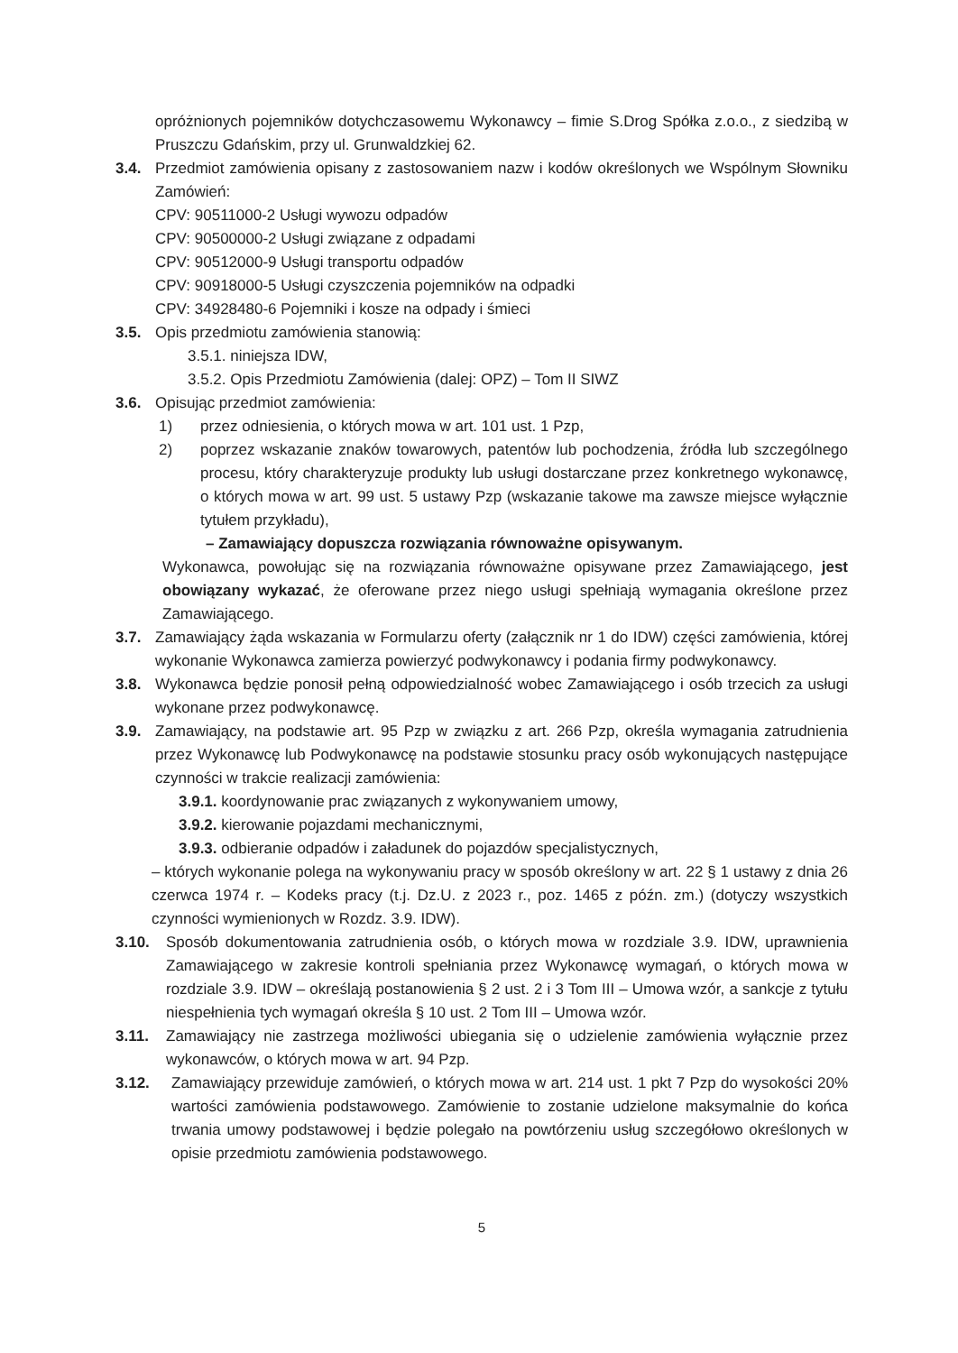opróżnionych pojemników dotychczasowemu Wykonawcy – fimie S.Drog Spółka z.o.o., z siedzibą w Pruszczu Gdańskim, przy ul. Grunwaldzkiej 62.
3.4. Przedmiot zamówienia opisany z zastosowaniem nazw i kodów określonych we Wspólnym Słowniku Zamówień:
CPV: 90511000-2 Usługi wywozu odpadów
CPV: 90500000-2 Usługi związane z odpadami
CPV: 90512000-9 Usługi transportu odpadów
CPV: 90918000-5 Usługi czyszczenia pojemników na odpadki
CPV: 34928480-6 Pojemniki i kosze na odpady i śmieci
3.5. Opis przedmiotu zamówienia stanowią:
3.5.1. niniejsza IDW,
3.5.2. Opis Przedmiotu Zamówienia (dalej: OPZ) – Tom II SIWZ
3.6. Opisując przedmiot zamówienia:
1) przez odniesienia, o których mowa w art. 101 ust. 1 Pzp,
2) poprzez wskazanie znaków towarowych, patentów lub pochodzenia, źródła lub szczególnego procesu, który charakteryzuje produkty lub usługi dostarczane przez konkretnego wykonawcę, o których mowa w art. 99 ust. 5 ustawy Pzp (wskazanie takowe ma zawsze miejsce wyłącznie tytułem przykładu),
– Zamawiający dopuszcza rozwiązania równoważne opisywanym.
Wykonawca, powołując się na rozwiązania równoważne opisywane przez Zamawiającego, jest obowiązany wykazać, że oferowane przez niego usługi spełniają wymagania określone przez Zamawiającego.
3.7. Zamawiający żąda wskazania w Formularzu oferty (załącznik nr 1 do IDW) części zamówienia, której wykonanie Wykonawca zamierza powierzyć podwykonawcy i podania firmy podwykonawcy.
3.8. Wykonawca będzie ponosił pełną odpowiedzialność wobec Zamawiającego i osób trzecich za usługi wykonane przez podwykonawcę.
3.9. Zamawiający, na podstawie art. 95 Pzp w związku z art. 266 Pzp, określa wymagania zatrudnienia przez Wykonawcę lub Podwykonawcę na podstawie stosunku pracy osób wykonujących następujące czynności w trakcie realizacji zamówienia:
3.9.1. koordynowanie prac związanych z wykonywaniem umowy,
3.9.2. kierowanie pojazdami mechanicznymi,
3.9.3. odbieranie odpadów i załadunek do pojazdów specjalistycznych,
– których wykonanie polega na wykonywaniu pracy w sposób określony w art. 22 § 1 ustawy z dnia 26 czerwca 1974 r. – Kodeks pracy (t.j. Dz.U. z 2023 r., poz. 1465 z późn. zm.) (dotyczy wszystkich czynności wymienionych w Rozdz. 3.9. IDW).
3.10. Sposób dokumentowania zatrudnienia osób, o których mowa w rozdziale 3.9. IDW, uprawnienia Zamawiającego w zakresie kontroli spełniania przez Wykonawcę wymagań, o których mowa w rozdziale 3.9. IDW – określają postanowienia § 2 ust. 2 i 3 Tom III – Umowa wzór, a sankcje z tytułu niespełnienia tych wymagań określa § 10 ust. 2 Tom III – Umowa wzór.
3.11. Zamawiający nie zastrzega możliwości ubiegania się o udzielenie zamówienia wyłącznie przez wykonawców, o których mowa w art. 94 Pzp.
3.12. Zamawiający przewiduje zamówień, o których mowa w art. 214 ust. 1 pkt 7 Pzp do wysokości 20% wartości zamówienia podstawowego. Zamówienie to zostanie udzielone maksymalnie do końca trwania umowy podstawowej i będzie polegało na powtórzeniu usług szczegółowo określonych w opisie przedmiotu zamówienia podstawowego.
5